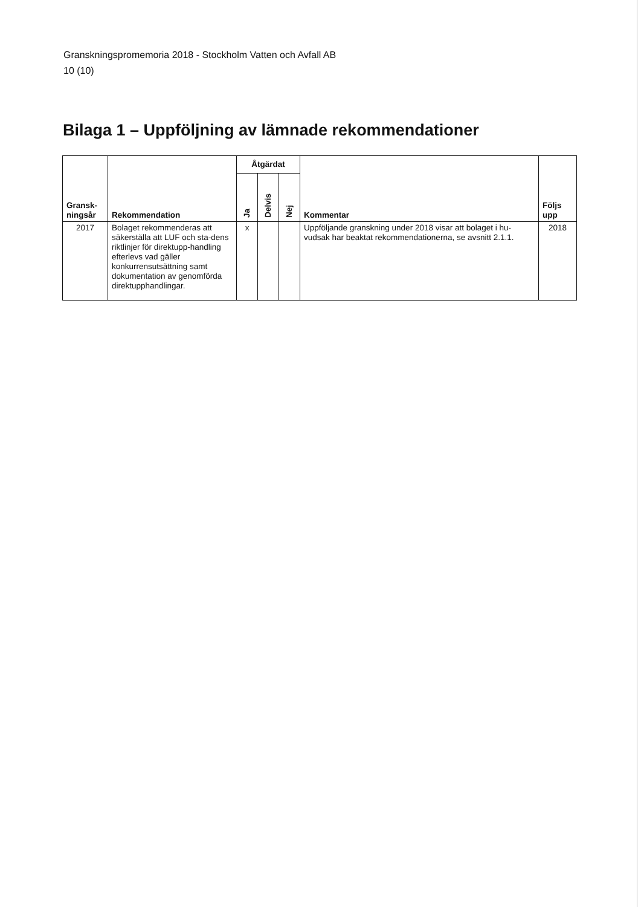Granskningspromemoria 2018 - Stockholm Vatten och Avfall AB
10 (10)
Bilaga 1 – Uppföljning av lämnade rekommendationer
| Gransk- ningsår | Rekommendation | Åtgärdat | | | Kommentar | Följs upp |
| --- | --- | --- | --- | --- | --- | --- |
| | | Ja | Delvis | Nej | | |
| 2017 | Bolaget rekommenderas att säkerställa att LUF och sta-dens riktlinjer för direktupp-handling efterlevs vad gäller konkurrensutsättning samt dokumentation av genomförda direktupphandlingar. | x | | | Uppföljande granskning under 2018 visar att bolaget i hu-vudsak har beaktat rekommendationerna, se avsnitt 2.1.1. | 2018 |